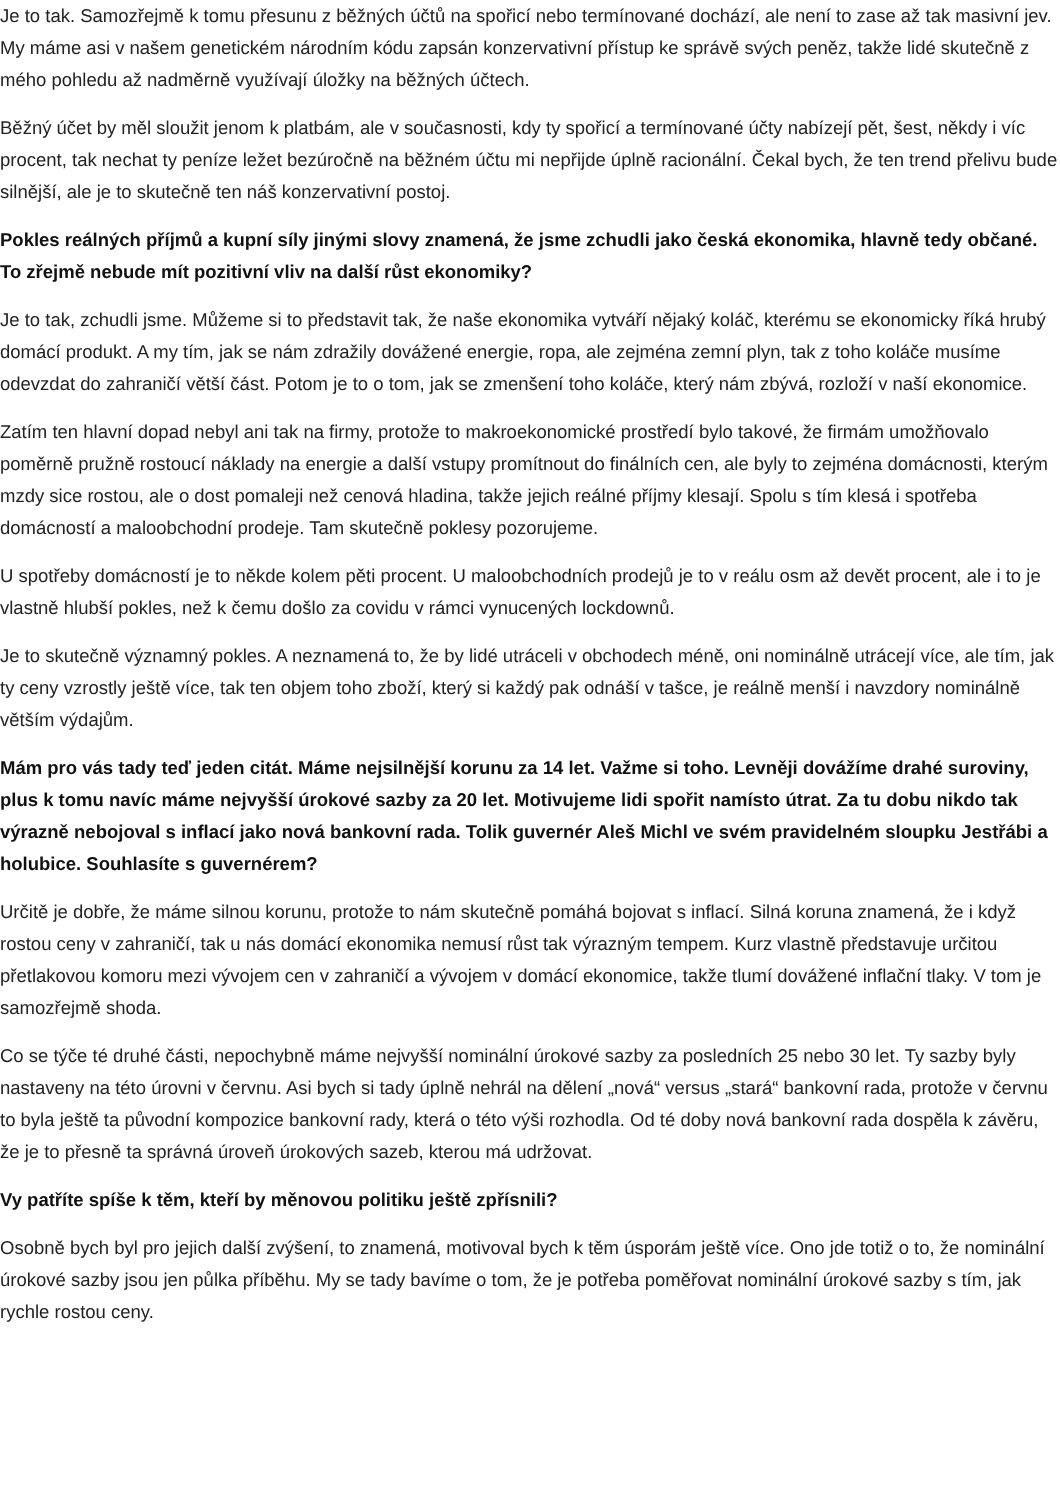Je to tak. Samozřejmě k tomu přesunu z běžných účtů na spořicí nebo termínované dochází, ale není to zase až tak masivní jev. My máme asi v našem genetickém národním kódu zapsán konzervativní přístup ke správě svých peněz, takže lidé skutečně z mého pohledu až nadměrně využívají úložky na běžných účtech.
Běžný účet by měl sloužit jenom k platbám, ale v současnosti, kdy ty spořicí a termínované účty nabízejí pět, šest, někdy i víc procent, tak nechat ty peníze ležet bezúročně na běžném účtu mi nepřijde úplně racionální. Čekal bych, že ten trend přelivu bude silnější, ale je to skutečně ten náš konzervativní postoj.
Pokles reálných příjmů a kupní síly jinými slovy znamená, že jsme zchudli jako česká ekonomika, hlavně tedy občané. To zřejmě nebude mít pozitivní vliv na další růst ekonomiky?
Je to tak, zchudli jsme. Můžeme si to představit tak, že naše ekonomika vytváří nějaký koláč, kterému se ekonomicky říká hrubý domácí produkt. A my tím, jak se nám zdražily dovážené energie, ropa, ale zejména zemní plyn, tak z toho koláče musíme odevzdat do zahraničí větší část. Potom je to o tom, jak se zmenšení toho koláče, který nám zbývá, rozloží v naší ekonomice.
Zatím ten hlavní dopad nebyl ani tak na firmy, protože to makroekonomické prostředí bylo takové, že firmám umožňovalo poměrně pružně rostoucí náklady na energie a další vstupy promítnout do finálních cen, ale byly to zejména domácnosti, kterým mzdy sice rostou, ale o dost pomaleji než cenová hladina, takže jejich reálné příjmy klesají. Spolu s tím klesá i spotřeba domácností a maloobchodní prodeje. Tam skutečně poklesy pozorujeme.
U spotřeby domácností je to někde kolem pěti procent. U maloobchodních prodejů je to v reálu osm až devět procent, ale i to je vlastně hlubší pokles, než k čemu došlo za covidu v rámci vynucených lockdownů.
Je to skutečně významný pokles. A neznamená to, že by lidé utráceli v obchodech méně, oni nominálně utrácejí více, ale tím, jak ty ceny vzrostly ještě více, tak ten objem toho zboží, který si každý pak odnáší v tašce, je reálně menší i navzdory nominálně větším výdajům.
Mám pro vás tady teď jeden citát. Máme nejsilnější korunu za 14 let. Važme si toho. Levněji dovážíme drahé suroviny, plus k tomu navíc máme nejvyšší úrokové sazby za 20 let. Motivujeme lidi spořit namísto útrat. Za tu dobu nikdo tak výrazně nebojoval s inflací jako nová bankovní rada. Tolik guvernér Aleš Michl ve svém pravidelném sloupku Jestřábi a holubice. Souhlasíte s guvernérem?
Určitě je dobře, že máme silnou korunu, protože to nám skutečně pomáhá bojovat s inflací. Silná koruna znamená, že i když rostou ceny v zahraničí, tak u nás domácí ekonomika nemusí růst tak výrazným tempem. Kurz vlastně představuje určitou přetlakovou komoru mezi vývojem cen v zahraničí a vývojem v domácí ekonomice, takže tlumí dovážené inflační tlaky. V tom je samozřejmě shoda.
Co se týče té druhé části, nepochybně máme nejvyšší nominální úrokové sazby za posledních 25 nebo 30 let. Ty sazby byly nastaveny na této úrovni v červnu. Asi bych si tady úplně nehrál na dělení „nová“ versus „stará“ bankovní rada, protože v červnu to byla ještě ta původní kompozice bankovní rady, která o této výši rozhodla. Od té doby nová bankovní rada dospěla k závěru, že je to přesně ta správná úroveň úrokových sazeb, kterou má udržovat.
Vy patříte spíše k těm, kteří by měnovou politiku ještě zpřísnili?
Osobně bych byl pro jejich další zvýšení, to znamená, motivoval bych k těm úsporám ještě více. Ono jde totiž o to, že nominální úrokové sazby jsou jen půlka příběhu. My se tady bavíme o tom, že je potřeba poměřovat nominální úrokové sazby s tím, jak rychle rostou ceny.